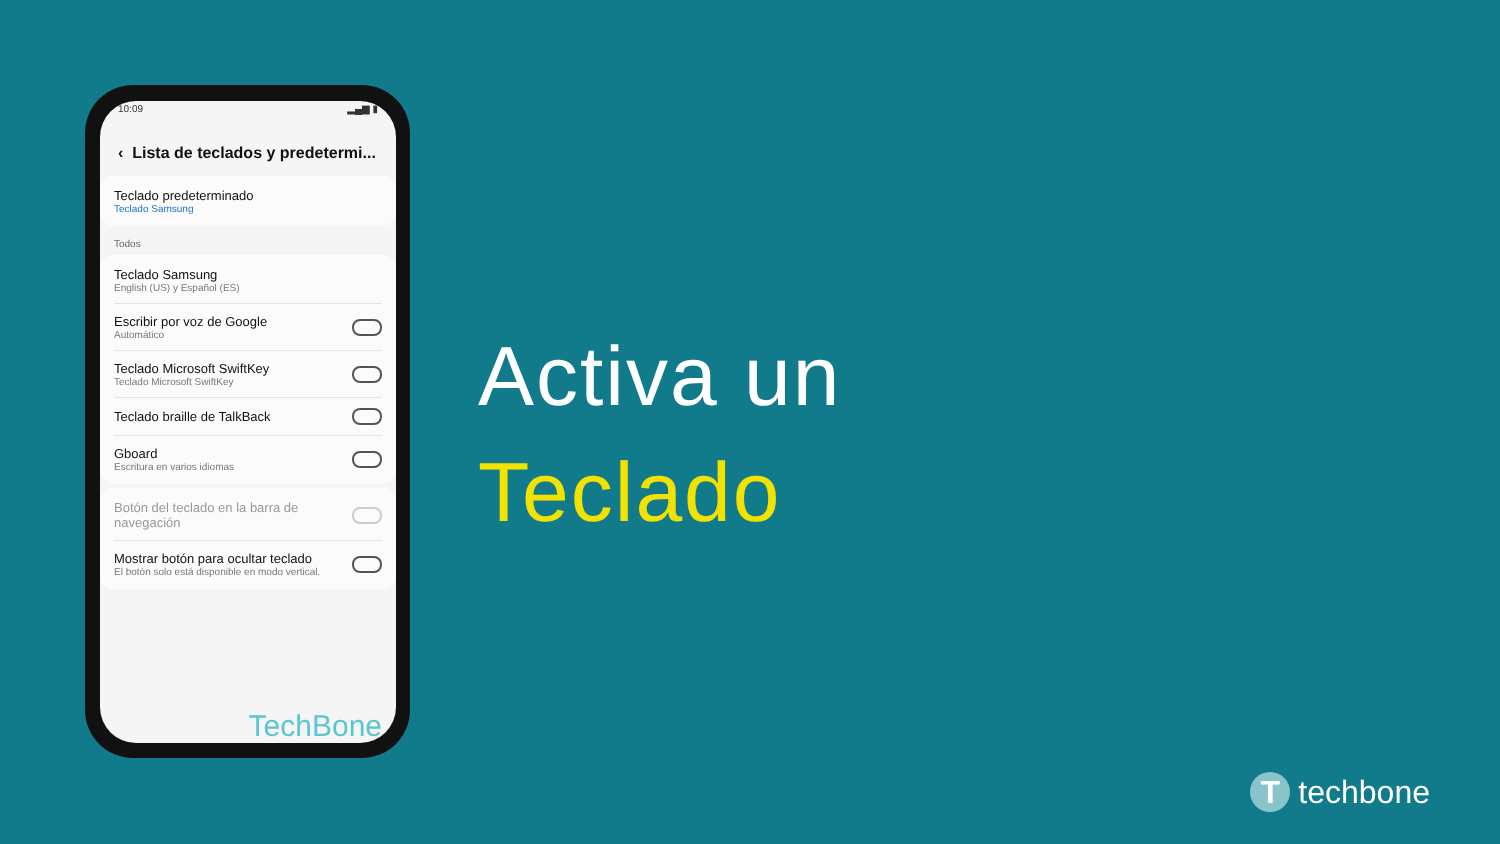10:09 ▂▄▆ ▮
‹ Lista de teclados y predetermi...
Teclado predeterminado
Teclado Samsung
Todos
Teclado Samsung
English (US) y Español (ES)
Escribir por voz de Google
Automático
Teclado Microsoft SwiftKey
Teclado Microsoft SwiftKey
Teclado braille de TalkBack
Gboard
Escritura en varios idiomas
Botón del teclado en la barra de navegación
Mostrar botón para ocultar teclado
El botón solo está disponible en modo vertical.
TechBone
Activa un
Teclado
T
techbone